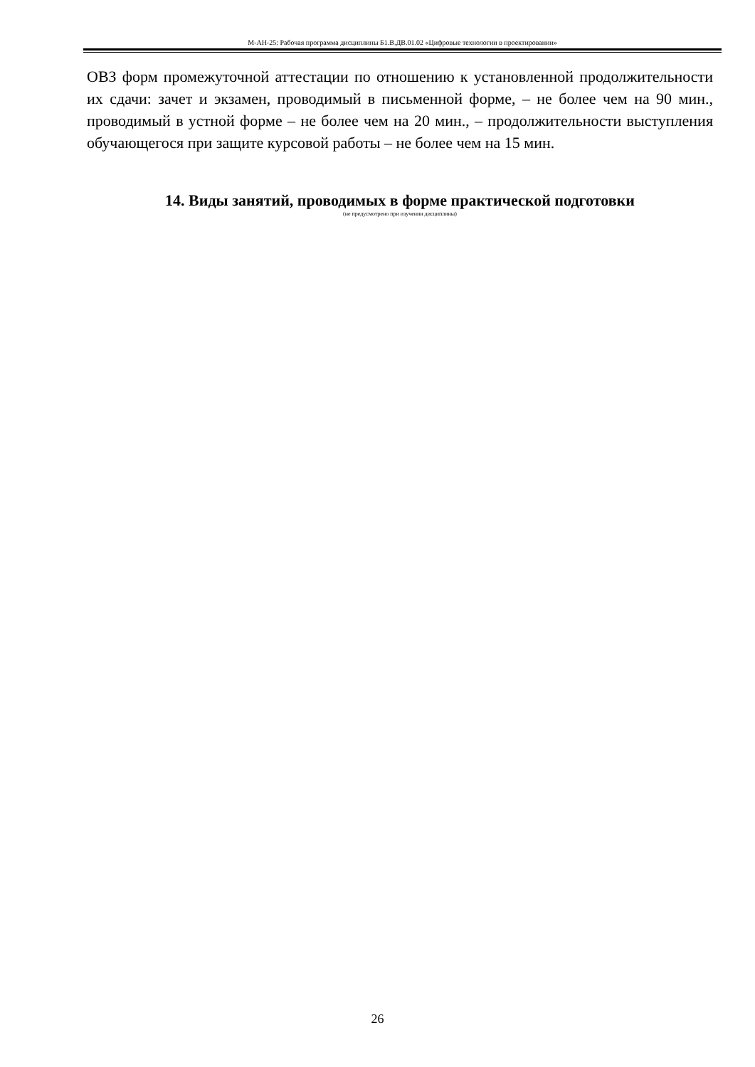М-АН-25: Рабочая программа дисциплины Б1.В.ДВ.01.02 «Цифровые технологии в проектировании»
ОВЗ форм промежуточной аттестации по отношению к установленной продолжительности их сдачи: зачет и экзамен, проводимый в письменной форме, – не более чем на 90 мин., проводимый в устной форме – не более чем на 20 мин., – продолжительности выступления обучающегося при защите курсовой работы – не более чем на 15 мин.
14. Виды занятий, проводимых в форме практической подготовки
(не предусмотрено при изучении дисциплины)
26